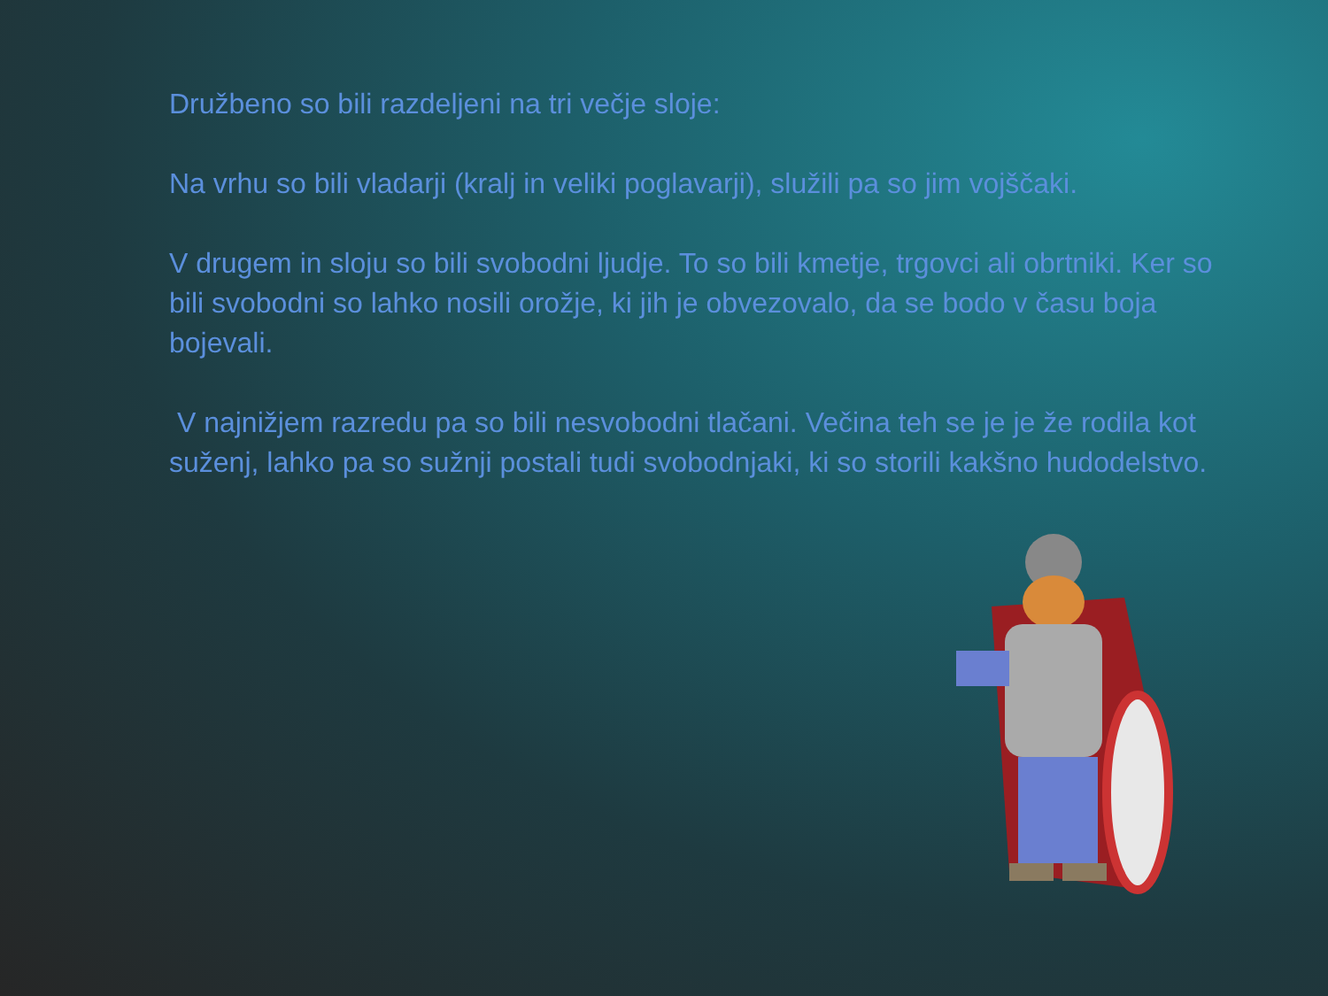Družbeno so bili razdeljeni na tri večje sloje:
Na vrhu so bili vladarji (kralj in veliki poglavarji), služili pa so jim vojščaki.
V drugem in sloju so bili svobodni ljudje. To so bili kmetje, trgovci ali obrtniki. Ker so bili svobodni so lahko nosili orožje, ki jih je obvezovalo, da se bodo v času boja bojevali.
V najnižjem razredu pa so bili nesvobodni tlačani. Večina teh se je je že rodila kot suženj, lahko pa so sužnji postali tudi svobodnjaki, ki so storili kakšno hudodelstvo.